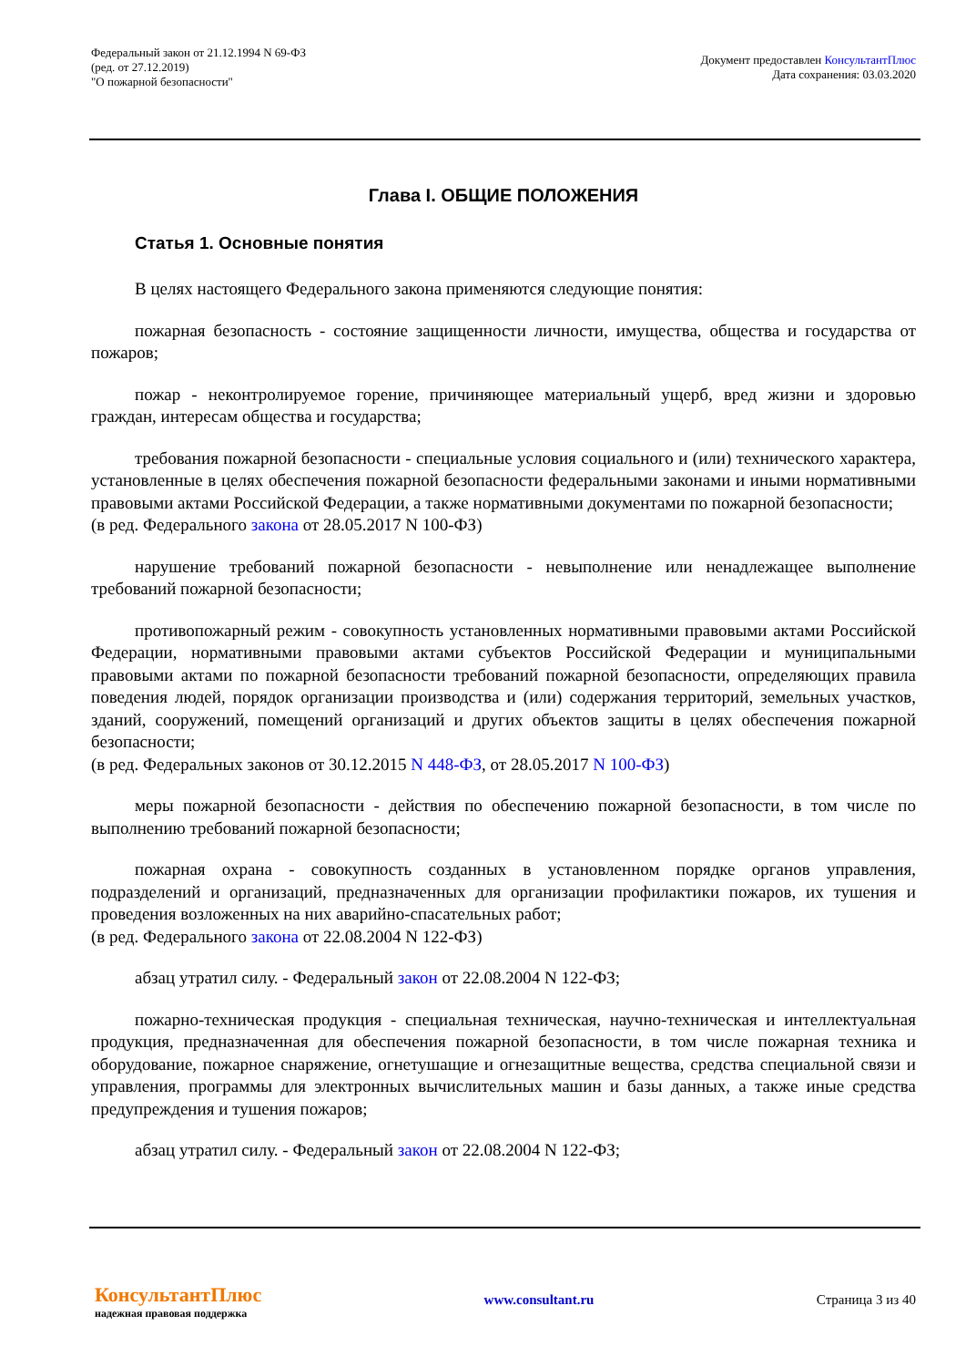Федеральный закон от 21.12.1994 N 69-ФЗ
(ред. от 27.12.2019)
"О пожарной безопасности"
Документ предоставлен КонсультантПлюс
Дата сохранения: 03.03.2020
Глава I. ОБЩИЕ ПОЛОЖЕНИЯ
Статья 1. Основные понятия
В целях настоящего Федерального закона применяются следующие понятия:
пожарная безопасность - состояние защищенности личности, имущества, общества и государства от пожаров;
пожар - неконтролируемое горение, причиняющее материальный ущерб, вред жизни и здоровью граждан, интересам общества и государства;
требования пожарной безопасности - специальные условия социального и (или) технического характера, установленные в целях обеспечения пожарной безопасности федеральными законами и иными нормативными правовыми актами Российской Федерации, а также нормативными документами по пожарной безопасности;
(в ред. Федерального закона от 28.05.2017 N 100-ФЗ)
нарушение требований пожарной безопасности - невыполнение или ненадлежащее выполнение требований пожарной безопасности;
противопожарный режим - совокупность установленных нормативными правовыми актами Российской Федерации, нормативными правовыми актами субъектов Российской Федерации и муниципальными правовыми актами по пожарной безопасности требований пожарной безопасности, определяющих правила поведения людей, порядок организации производства и (или) содержания территорий, земельных участков, зданий, сооружений, помещений организаций и других объектов защиты в целях обеспечения пожарной безопасности;
(в ред. Федеральных законов от 30.12.2015 N 448-ФЗ, от 28.05.2017 N 100-ФЗ)
меры пожарной безопасности - действия по обеспечению пожарной безопасности, в том числе по выполнению требований пожарной безопасности;
пожарная охрана - совокупность созданных в установленном порядке органов управления, подразделений и организаций, предназначенных для организации профилактики пожаров, их тушения и проведения возложенных на них аварийно-спасательных работ;
(в ред. Федерального закона от 22.08.2004 N 122-ФЗ)
абзац утратил силу. - Федеральный закон от 22.08.2004 N 122-ФЗ;
пожарно-техническая продукция - специальная техническая, научно-техническая и интеллектуальная продукция, предназначенная для обеспечения пожарной безопасности, в том числе пожарная техника и оборудование, пожарное снаряжение, огнетушащие и огнезащитные вещества, средства специальной связи и управления, программы для электронных вычислительных машин и базы данных, а также иные средства предупреждения и тушения пожаров;
абзац утратил силу. - Федеральный закон от 22.08.2004 N 122-ФЗ;
КонсультантПлюс
надежная правовая поддержка
www.consultant.ru Страница 3 из 40